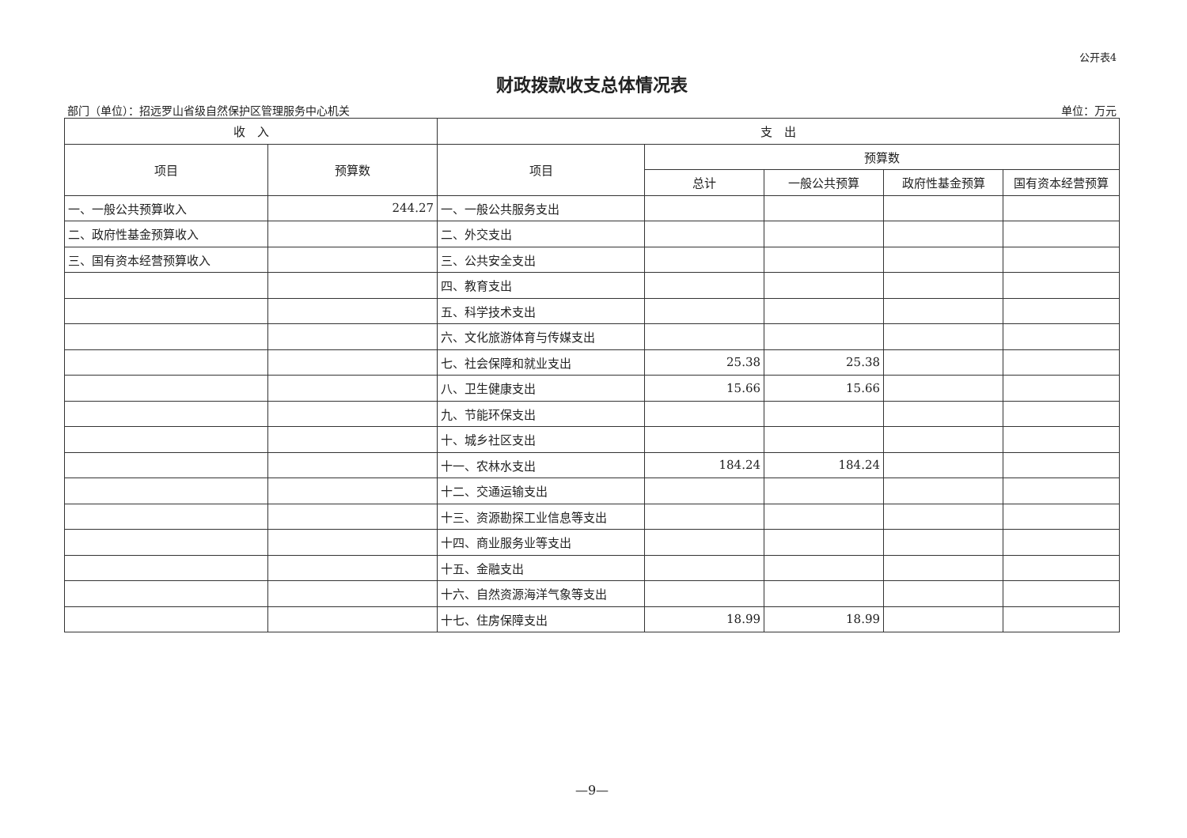公开表4
财政拨款收支总体情况表
部门（单位）：招远罗山省级自然保护区管理服务中心机关 单位：万元
| 收 入 | | 支 出 | | | | |
| --- | --- | --- | --- | --- | --- | --- |
| 项目 | 预算数 | 项目 | 预算数 | | | |
| | | | 总计 | 一般公共预算 | 政府性基金预算 | 国有资本经营预算 |
| 一、一般公共预算收入 | 244.27 | 一、一般公共服务支出 | | | | |
| 二、政府性基金预算收入 | | 二、外交支出 | | | | |
| 三、国有资本经营预算收入 | | 三、公共安全支出 | | | | |
| | | 四、教育支出 | | | | |
| | | 五、科学技术支出 | | | | |
| | | 六、文化旅游体育与传媒支出 | | | | |
| | | 七、社会保障和就业支出 | 25.38 | 25.38 | | |
| | | 八、卫生健康支出 | 15.66 | 15.66 | | |
| | | 九、节能环保支出 | | | | |
| | | 十、城乡社区支出 | | | | |
| | | 十一、农林水支出 | 184.24 | 184.24 | | |
| | | 十二、交通运输支出 | | | | |
| | | 十三、资源勘探工业信息等支出 | | | | |
| | | 十四、商业服务业等支出 | | | | |
| | | 十五、金融支出 | | | | |
| | | 十六、自然资源海洋气象等支出 | | | | |
| | | 十七、住房保障支出 | 18.99 | 18.99 | | |
—9—